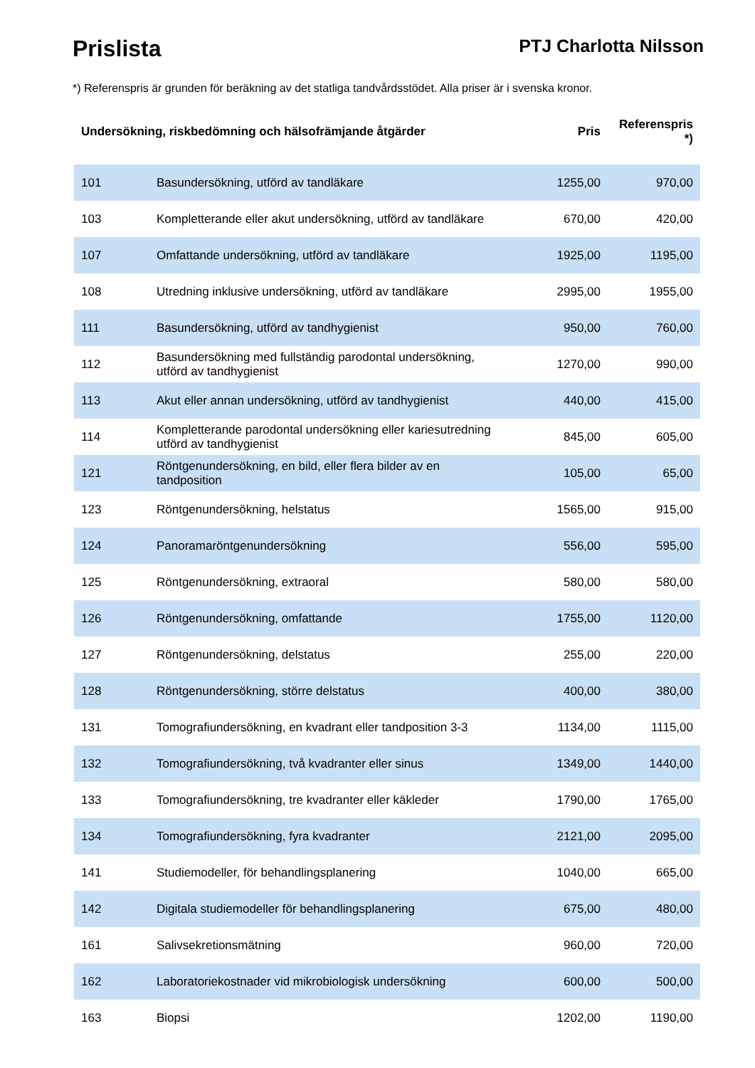Prislista
PTJ Charlotta Nilsson
*) Referenspris är grunden för beräkning av det statliga tandvårdsstödet. Alla priser är i svenska kronor.
| Undersökning, riskbedömning och hälsofrämjande åtgärder | | Pris | Referenspris *) |
| --- | --- | --- | --- |
| 101 | Basundersökning, utförd av tandläkare | 1255,00 | 970,00 |
| 103 | Kompletterande eller akut undersökning, utförd av tandläkare | 670,00 | 420,00 |
| 107 | Omfattande undersökning, utförd av tandläkare | 1925,00 | 1195,00 |
| 108 | Utredning inklusive undersökning, utförd av tandläkare | 2995,00 | 1955,00 |
| 111 | Basundersökning, utförd av tandhygienist | 950,00 | 760,00 |
| 112 | Basundersökning med fullständig parodontal undersökning, utförd av tandhygienist | 1270,00 | 990,00 |
| 113 | Akut eller annan undersökning, utförd av tandhygienist | 440,00 | 415,00 |
| 114 | Kompletterande parodontal undersökning eller kariesutredning utförd av tandhygienist | 845,00 | 605,00 |
| 121 | Röntgenundersökning, en bild, eller flera bilder av en tandposition | 105,00 | 65,00 |
| 123 | Röntgenundersökning, helstatus | 1565,00 | 915,00 |
| 124 | Panoramaröntgenundersökning | 556,00 | 595,00 |
| 125 | Röntgenundersökning, extraoral | 580,00 | 580,00 |
| 126 | Röntgenundersökning, omfattande | 1755,00 | 1120,00 |
| 127 | Röntgenundersökning, delstatus | 255,00 | 220,00 |
| 128 | Röntgenundersökning, större delstatus | 400,00 | 380,00 |
| 131 | Tomografiundersökning, en kvadrant eller tandposition 3-3 | 1134,00 | 1115,00 |
| 132 | Tomografiundersökning, två kvadranter eller sinus | 1349,00 | 1440,00 |
| 133 | Tomografiundersökning, tre kvadranter eller käkleder | 1790,00 | 1765,00 |
| 134 | Tomografiundersökning, fyra kvadranter | 2121,00 | 2095,00 |
| 141 | Studiemodeller, för behandlingsplanering | 1040,00 | 665,00 |
| 142 | Digitala studiemodeller för behandlingsplanering | 675,00 | 480,00 |
| 161 | Salivsekretionsmätning | 960,00 | 720,00 |
| 162 | Laboratoriekostnader vid mikrobiologisk undersökning | 600,00 | 500,00 |
| 163 | Biopsi | 1202,00 | 1190,00 |